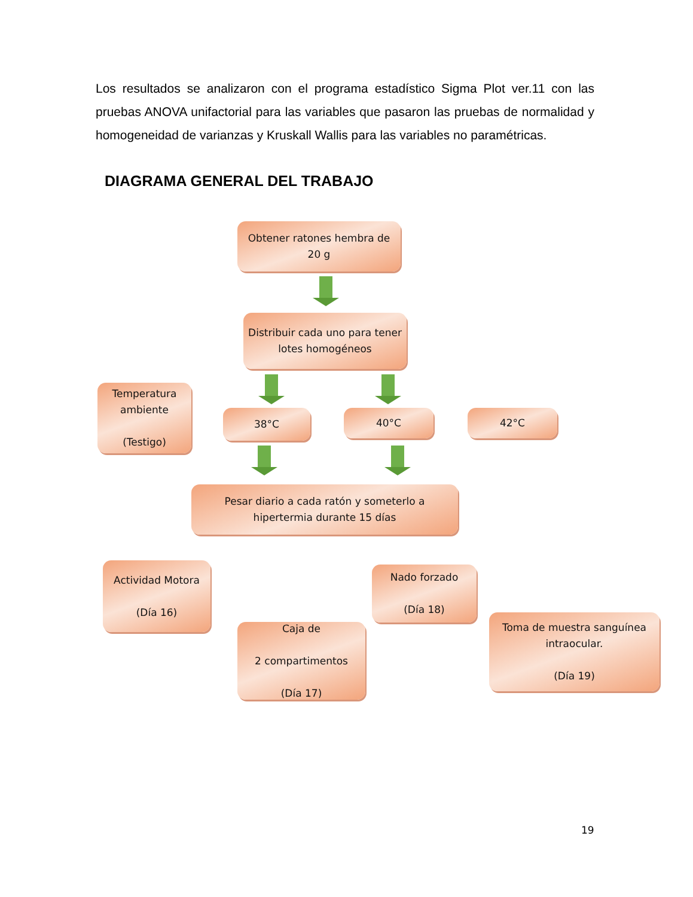Los resultados se analizaron con el programa estadístico Sigma Plot ver.11 con las pruebas ANOVA unifactorial para las variables que pasaron las pruebas de normalidad y homogeneidad de varianzas y Kruskall Wallis para las variables no paramétricas.
DIAGRAMA GENERAL DEL TRABAJO
Obtener ratones hembra de 20 g
Distribuir cada uno para tener lotes homogéneos
Temperatura ambiente
(Testigo)
38°C 40°C 42°C
Pesar diario a cada ratón y someterlo a hipertermia durante 15 días
Actividad Motora
(Día 16)
Nado forzado
(Día 18)
Caja de
2 compartimentos
(Día 17)
Toma de muestra sanguínea intraocular.
(Día 19)
19